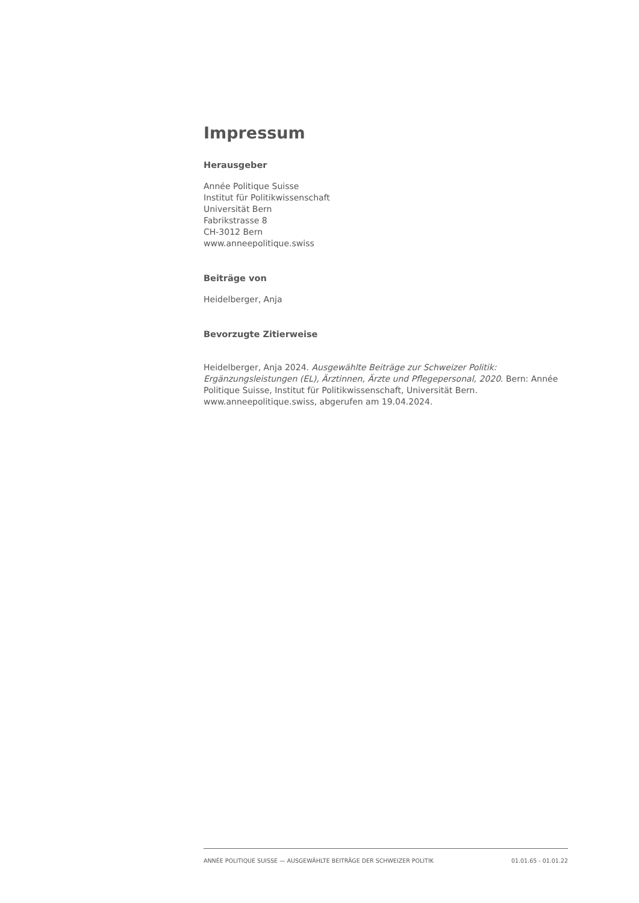Impressum
Herausgeber
Année Politique Suisse
Institut für Politikwissenschaft
Universität Bern
Fabrikstrasse 8
CH-3012 Bern
www.anneepolitique.swiss
Beiträge von
Heidelberger, Anja
Bevorzugte Zitierweise
Heidelberger, Anja 2024. Ausgewählte Beiträge zur Schweizer Politik: Ergänzungsleistungen (EL), Ärztinnen, Ärzte und Pflegepersonal, 2020. Bern: Année Politique Suisse, Institut für Politikwissenschaft, Universität Bern. www.anneepolitique.swiss, abgerufen am 19.04.2024.
ANNÉE POLITIQUE SUISSE — AUSGEWÄHLTE BEITRÄGE DER SCHWEIZER POLITIK 01.01.65 - 01.01.22